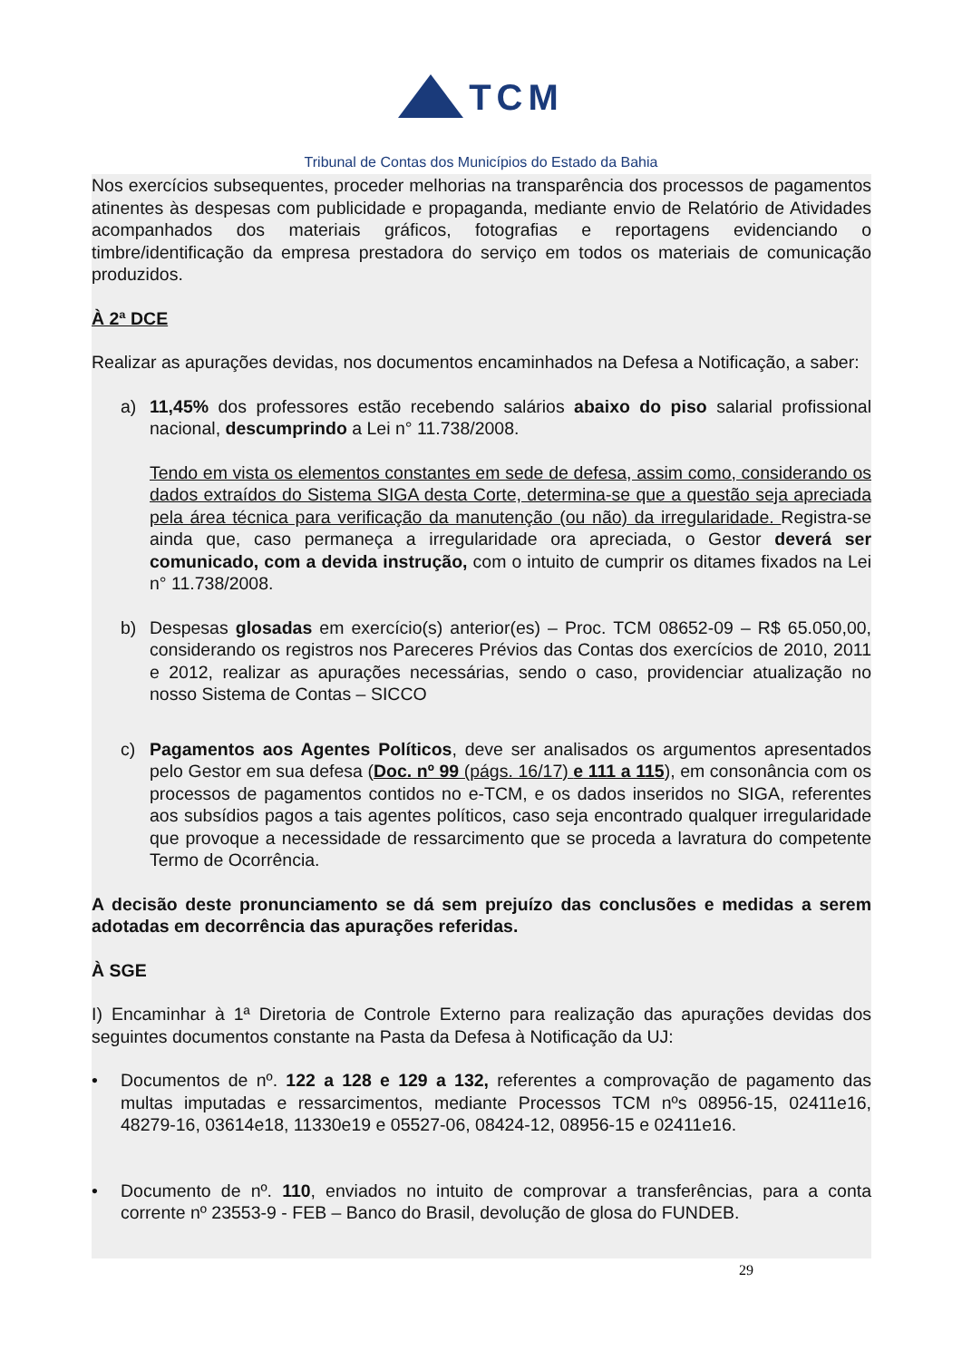TCM
Tribunal de Contas dos Municípios do Estado da Bahia
Nos exercícios subsequentes, proceder melhorias na transparência dos processos de pagamentos atinentes às despesas com publicidade e propaganda, mediante envio de Relatório de Atividades acompanhados dos materiais gráficos, fotografias e reportagens evidenciando o timbre/identificação da empresa prestadora do serviço em todos os materiais de comunicação produzidos.
À 2ª DCE
Realizar as apurações devidas, nos documentos encaminhados na Defesa a Notificação, a saber:
a) 11,45% dos professores estão recebendo salários abaixo do piso salarial profissional nacional, descumprindo a Lei n° 11.738/2008.
Tendo em vista os elementos constantes em sede de defesa, assim como, considerando os dados extraídos do Sistema SIGA desta Corte, determina-se que a questão seja apreciada pela área técnica para verificação da manutenção (ou não) da irregularidade. Registra-se ainda que, caso permaneça a irregularidade ora apreciada, o Gestor deverá ser comunicado, com a devida instrução, com o intuito de cumprir os ditames fixados na Lei n° 11.738/2008.
b) Despesas glosadas em exercício(s) anterior(es) – Proc. TCM 08652-09 – R$ 65.050,00, considerando os registros nos Pareceres Prévios das Contas dos exercícios de 2010, 2011 e 2012, realizar as apurações necessárias, sendo o caso, providenciar atualização no nosso Sistema de Contas – SICCO
c) Pagamentos aos Agentes Políticos, deve ser analisados os argumentos apresentados pelo Gestor em sua defesa (Doc. nº 99 (págs. 16/17) e 111 a 115), em consonância com os processos de pagamentos contidos no e-TCM, e os dados inseridos no SIGA, referentes aos subsídios pagos a tais agentes políticos, caso seja encontrado qualquer irregularidade que provoque a necessidade de ressarcimento que se proceda a lavratura do competente Termo de Ocorrência.
A decisão deste pronunciamento se dá sem prejuízo das conclusões e medidas a serem adotadas em decorrência das apurações referidas.
À SGE
I) Encaminhar à 1ª Diretoria de Controle Externo para realização das apurações devidas dos seguintes documentos constante na Pasta da Defesa à Notificação da UJ:
• Documentos de nº. 122 a 128 e 129 a 132, referentes a comprovação de pagamento das multas imputadas e ressarcimentos, mediante Processos TCM nºs 08956-15, 02411e16, 48279-16, 03614e18, 11330e19 e 05527-06, 08424-12, 08956-15 e 02411e16.
• Documento de nº. 110, enviados no intuito de comprovar a transferências, para a conta corrente nº 23553-9 - FEB – Banco do Brasil, devolução de glosa do FUNDEB.
29